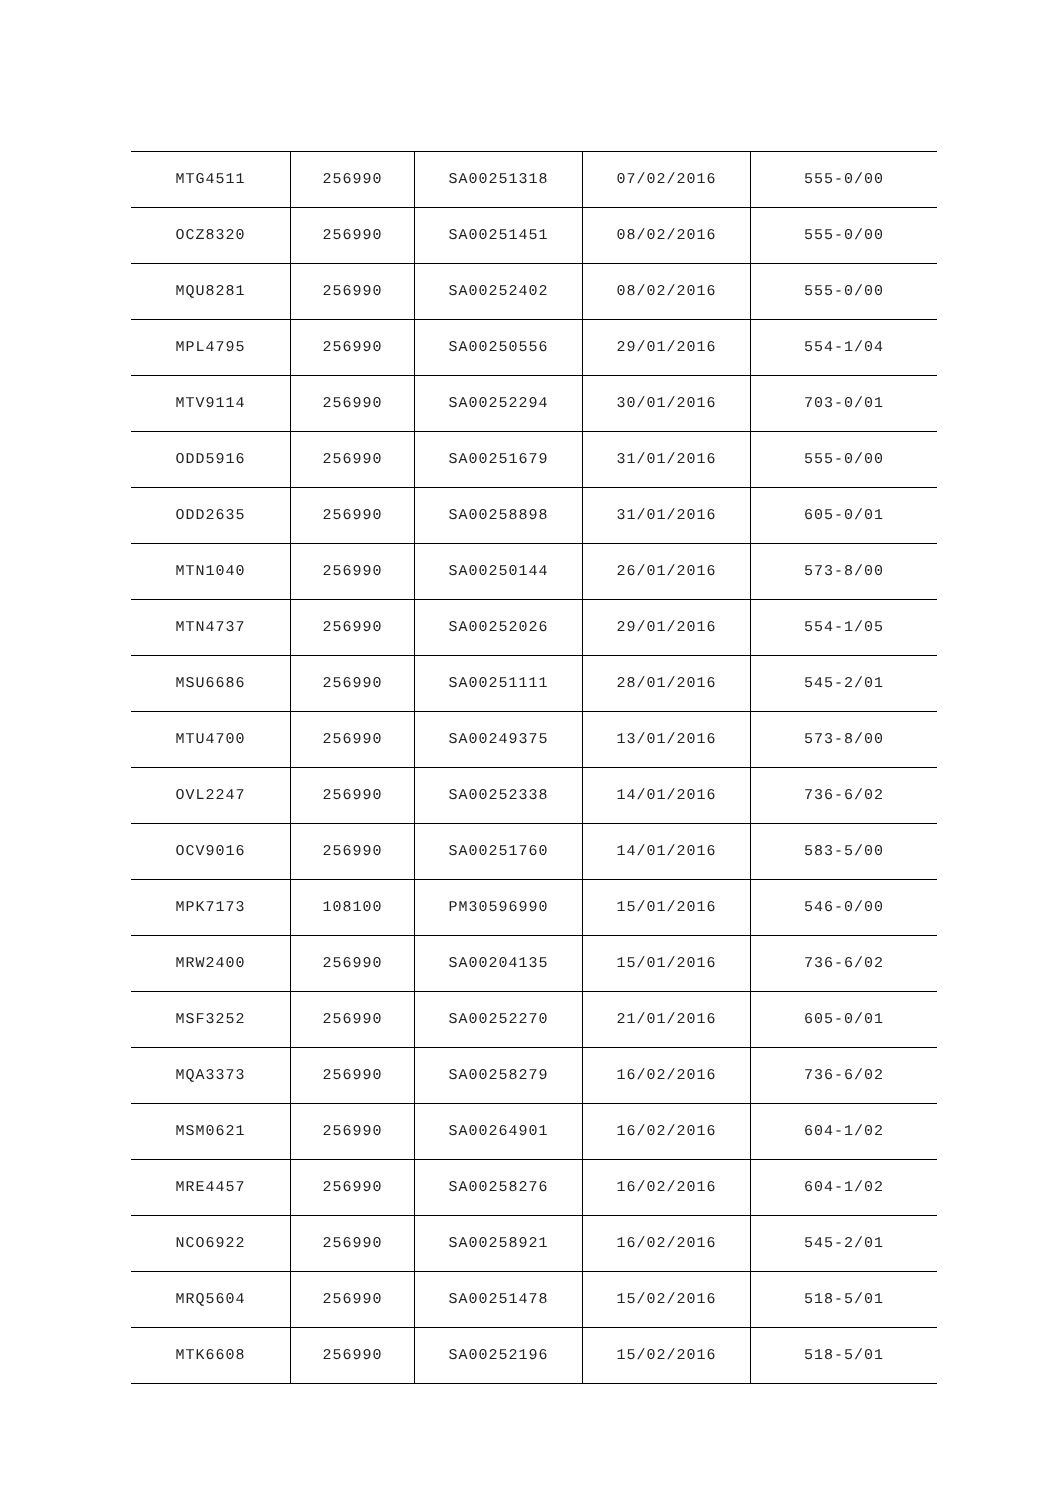| MTG4511 | 256990 | SA00251318 | 07/02/2016 | 555-0/00 |
| OCZ8320 | 256990 | SA00251451 | 08/02/2016 | 555-0/00 |
| MQU8281 | 256990 | SA00252402 | 08/02/2016 | 555-0/00 |
| MPL4795 | 256990 | SA00250556 | 29/01/2016 | 554-1/04 |
| MTV9114 | 256990 | SA00252294 | 30/01/2016 | 703-0/01 |
| ODD5916 | 256990 | SA00251679 | 31/01/2016 | 555-0/00 |
| ODD2635 | 256990 | SA00258898 | 31/01/2016 | 605-0/01 |
| MTN1040 | 256990 | SA00250144 | 26/01/2016 | 573-8/00 |
| MTN4737 | 256990 | SA00252026 | 29/01/2016 | 554-1/05 |
| MSU6686 | 256990 | SA00251111 | 28/01/2016 | 545-2/01 |
| MTU4700 | 256990 | SA00249375 | 13/01/2016 | 573-8/00 |
| OVL2247 | 256990 | SA00252338 | 14/01/2016 | 736-6/02 |
| OCV9016 | 256990 | SA00251760 | 14/01/2016 | 583-5/00 |
| MPK7173 | 108100 | PM30596990 | 15/01/2016 | 546-0/00 |
| MRW2400 | 256990 | SA00204135 | 15/01/2016 | 736-6/02 |
| MSF3252 | 256990 | SA00252270 | 21/01/2016 | 605-0/01 |
| MQA3373 | 256990 | SA00258279 | 16/02/2016 | 736-6/02 |
| MSM0621 | 256990 | SA00264901 | 16/02/2016 | 604-1/02 |
| MRE4457 | 256990 | SA00258276 | 16/02/2016 | 604-1/02 |
| NCO6922 | 256990 | SA00258921 | 16/02/2016 | 545-2/01 |
| MRQ5604 | 256990 | SA00251478 | 15/02/2016 | 518-5/01 |
| MTK6608 | 256990 | SA00252196 | 15/02/2016 | 518-5/01 |